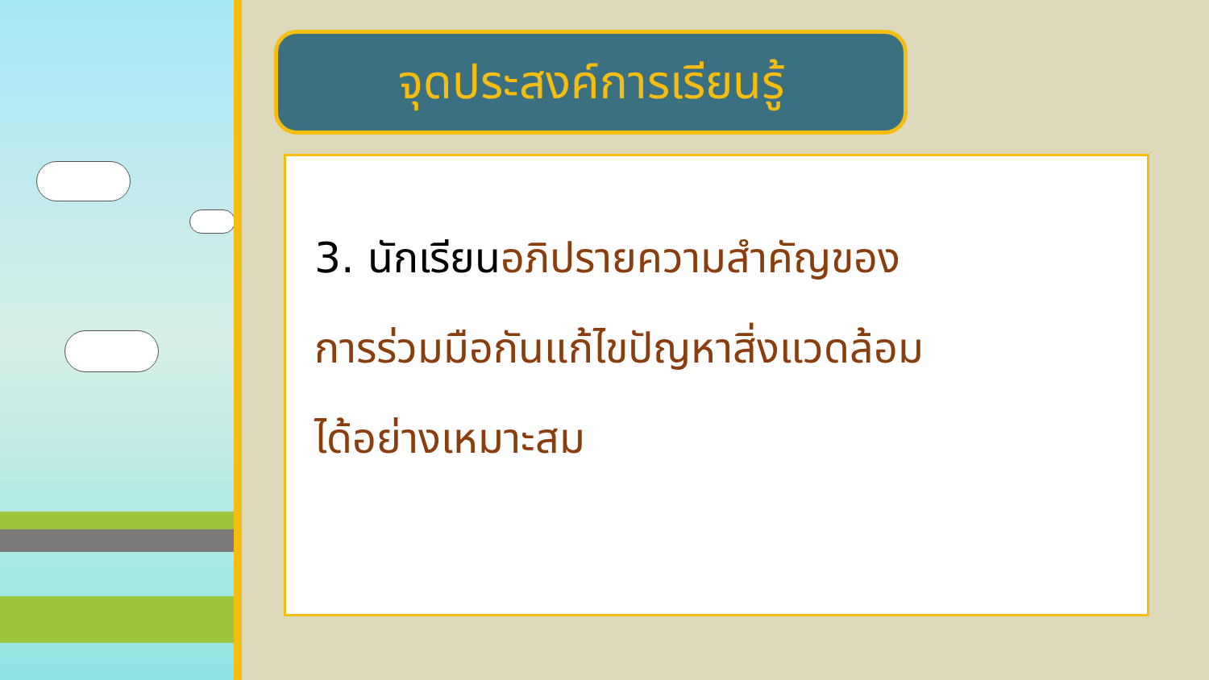จุดประสงค์การเรียนรู้
3. นักเรียนอภิปรายความสำคัญของ
การร่วมมือกันแก้ไขปัญหาสิ่งแวดล้อม
ได้อย่างเหมาะสม